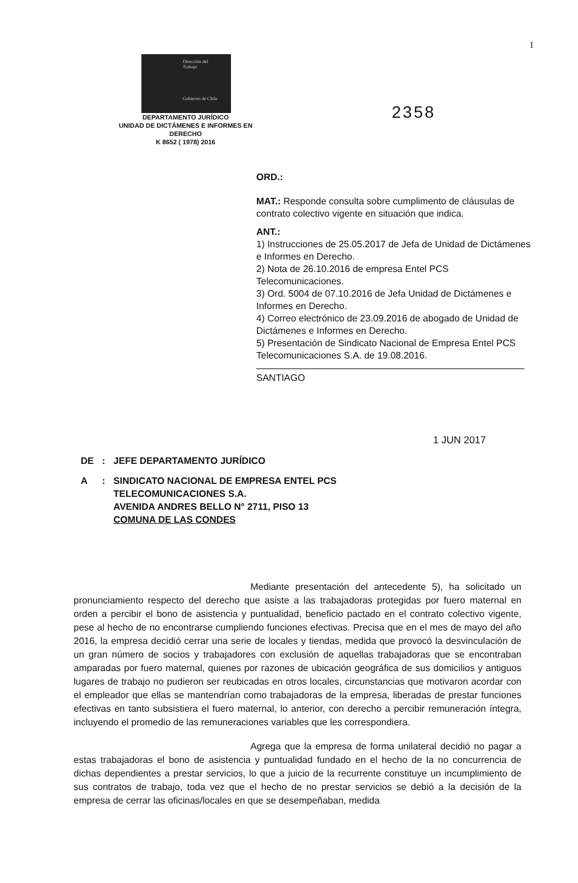1
Dirección del
Trabajo
Gobierno de Chile
DEPARTAMENTO JURÍDICO
UNIDAD DE DICTÁMENES E INFORMES EN
DERECHO
K 8652 ( 1978) 2016
2358
ORD.:
MAT.: Responde consulta sobre cumplimento de cláusulas de contrato colectivo vigente en situación que indica.
ANT.:
1) Instrucciones de 25.05.2017 de Jefa de Unidad de Dictámenes e Informes en Derecho.
2) Nota de 26.10.2016 de empresa Entel PCS Telecomunicaciones.
3) Ord. 5004 de 07.10.2016 de Jefa Unidad de Dictámenes e Informes en Derecho.
4) Correo electrónico de 23.09.2016 de abogado de Unidad de Dictámenes e Informes en Derecho.
5) Presentación de Sindicato Nacional de Empresa Entel PCS Telecomunicaciones S.A. de 19.08.2016.
SANTIAGO
1 JUN 2017
| DE | : | JEFE DEPARTAMENTO JURÍDICO |
| A | : | SINDICATO NACIONAL DE EMPRESA ENTEL PCS TELECOMUNICACIONES S.A. AVENIDA ANDRES BELLO N° 2711, PISO 13 COMUNA DE LAS CONDES |
Mediante presentación del antecedente 5), ha solicitado un pronunciamiento respecto del derecho que asiste a las trabajadoras protegidas por fuero maternal en orden a percibir el bono de asistencia y puntualidad, beneficio pactado en el contrato colectivo vigente, pese al hecho de no encontrarse cumpliendo funciones efectivas. Precisa que en el mes de mayo del año 2016, la empresa decidió cerrar una serie de locales y tiendas, medida que provocó la desvinculación de un gran número de socios y trabajadores con exclusión de aquellas trabajadoras que se encontraban amparadas por fuero maternal, quienes por razones de ubicación geográfica de sus domicilios y antiguos lugares de trabajo no pudieron ser reubicadas en otros locales, circunstancias que motivaron acordar con el empleador que ellas se mantendrían como trabajadoras de la empresa, liberadas de prestar funciones efectivas en tanto subsistiera el fuero maternal, lo anterior, con derecho a percibir remuneración íntegra, incluyendo el promedio de las remuneraciones variables que les correspondiera.
Agrega que la empresa de forma unilateral decidió no pagar a estas trabajadoras el bono de asistencia y puntualidad fundado en el hecho de la no concurrencia de dichas dependientes a prestar servicios, lo que a juicio de la recurrente constituye un incumplimiento de sus contratos de trabajo, toda vez que el hecho de no prestar servicios se debió a la decisión de la empresa de cerrar las oficinas/locales en que se desempeñaban, medida